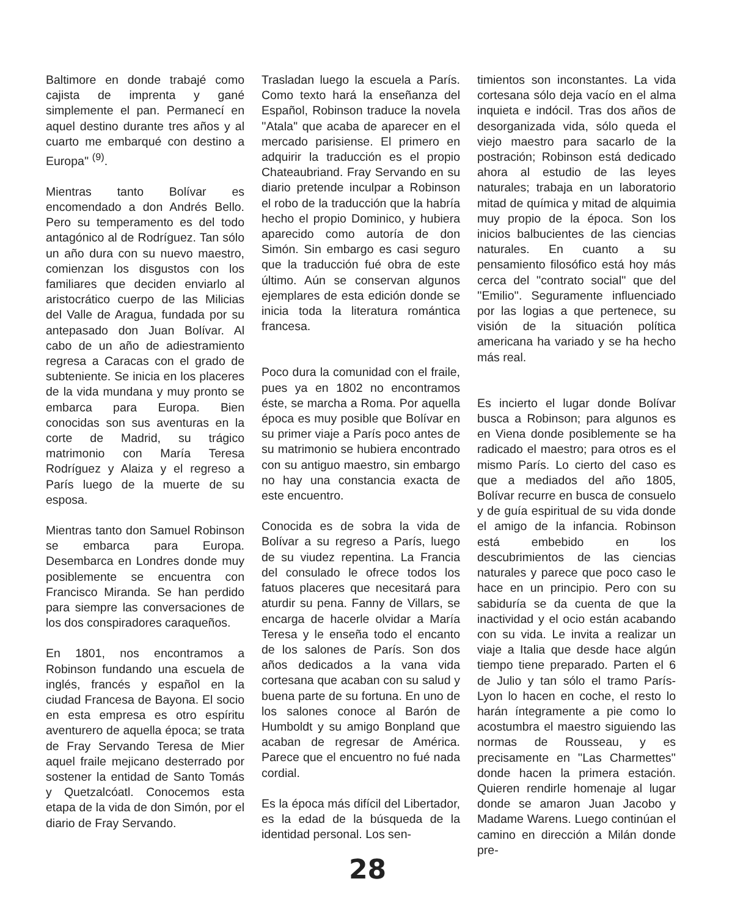Baltimore en donde trabajé como cajista de imprenta y gané simplemente el pan. Permanecí en aquel destino durante tres años y al cuarto me embarqué con destino a Europa'' <sup>(9)</sup>.
Mientras tanto Bolívar es encomendado a don Andrés Bello. Pero su temperamento es del todo antagónico al de Rodríguez. Tan sólo un año dura con su nuevo maestro, comienzan los disgustos con los familiares que deciden enviarlo al aristocrático cuerpo de las Milicias del Valle de Aragua, fundada por su antepasado don Juan Bolívar. Al cabo de un año de adiestramiento regresa a Caracas con el grado de subteniente. Se inicia en los placeres de la vida mundana y muy pronto se embarca para Europa. Bien conocidas son sus aventuras en la corte de Madrid, su trágico matrimonio con María Teresa Rodríguez y Alaiza y el regreso a París luego de la muerte de su esposa.
Mientras tanto don Samuel Robinson se embarca para Europa. Desembarca en Londres donde muy posiblemente se encuentra con Francisco Miranda. Se han perdido para siempre las conversaciones de los dos conspiradores caraqueños.
En 1801, nos encontramos a Robinson fundando una escuela de inglés, francés y español en la ciudad Francesa de Bayona. El socio en esta empresa es otro espíritu aventurero de aquella época; se trata de Fray Servando Teresa de Mier aquel fraile mejicano desterrado por sostener la entidad de Santo Tomás y Quetzalcóatl. Conocemos esta etapa de la vida de don Simón, por el diario de Fray Servando.
Trasladan luego la escuela a París. Como texto hará la enseñanza del Español, Robinson traduce la novela ''Atala'' que acaba de aparecer en el mercado parisiense. El primero en adquirir la traducción es el propio Chateaubriand. Fray Servando en su diario pretende inculpar a Robinson el robo de la traducción que la habría hecho el propio Dominico, y hubiera aparecido como autoría de don Simón. Sin embargo es casi seguro que la traducción fué obra de este último. Aún se conservan algunos ejemplares de esta edición donde se inicia toda la literatura romántica francesa.
Poco dura la comunidad con el fraile, pues ya en 1802 no encontramos éste, se marcha a Roma. Por aquella época es muy posible que Bolívar en su primer viaje a París poco antes de su matrimonio se hubiera encontrado con su antiguo maestro, sin embargo no hay una constancia exacta de este encuentro.
Conocida es de sobra la vida de Bolívar a su regreso a París, luego de su viudez repentina. La Francia del consulado le ofrece todos los fatuos placeres que necesitará para aturdir su pena. Fanny de Villars, se encarga de hacerle olvidar a María Teresa y le enseña todo el encanto de los salones de París. Son dos años dedicados a la vana vida cortesana que acaban con su salud y buena parte de su fortuna. En uno de los salones conoce al Barón de Humboldt y su amigo Bonpland que acaban de regresar de América. Parece que el encuentro no fué nada cordial.
Es la época más difícil del Libertador, es la edad de la búsqueda de la identidad personal. Los sen-
timientos son inconstantes. La vida cortesana sólo deja vacío en el alma inquieta e indócil. Tras dos años de desorganizada vida, sólo queda el viejo maestro para sacarlo de la postración; Robinson está dedicado ahora al estudio de las leyes naturales; trabaja en un laboratorio mitad de química y mitad de alquimia muy propio de la época. Son los inicios balbucientes de las ciencias naturales. En cuanto a su pensamiento filosófico está hoy más cerca del ''contrato social'' que del ''Emilio''. Seguramente influenciado por las logias a que pertenece, su visión de la situación política americana ha variado y se ha hecho más real.
Es incierto el lugar donde Bolívar busca a Robinson; para algunos es en Viena donde posiblemente se ha radicado el maestro; para otros es el mismo París. Lo cierto del caso es que a mediados del año 1805, Bolívar recurre en busca de consuelo y de guía espiritual de su vida donde el amigo de la infancia. Robinson está embebido en los descubrimientos de las ciencias naturales y parece que poco caso le hace en un principio. Pero con su sabiduría se da cuenta de que la inactividad y el ocio están acabando con su vida. Le invita a realizar un viaje a Italia que desde hace algún tiempo tiene preparado. Parten el 6 de Julio y tan sólo el tramo París-Lyon lo hacen en coche, el resto lo harán íntegramente a pie como lo acostumbra el maestro siguiendo las normas de Rousseau, y es precisamente en ''Las Charmettes'' donde hacen la primera estación. Quieren rendirle homenaje al lugar donde se amaron Juan Jacobo y Madame Warens. Luego continúan el camino en dirección a Milán donde pre-
28